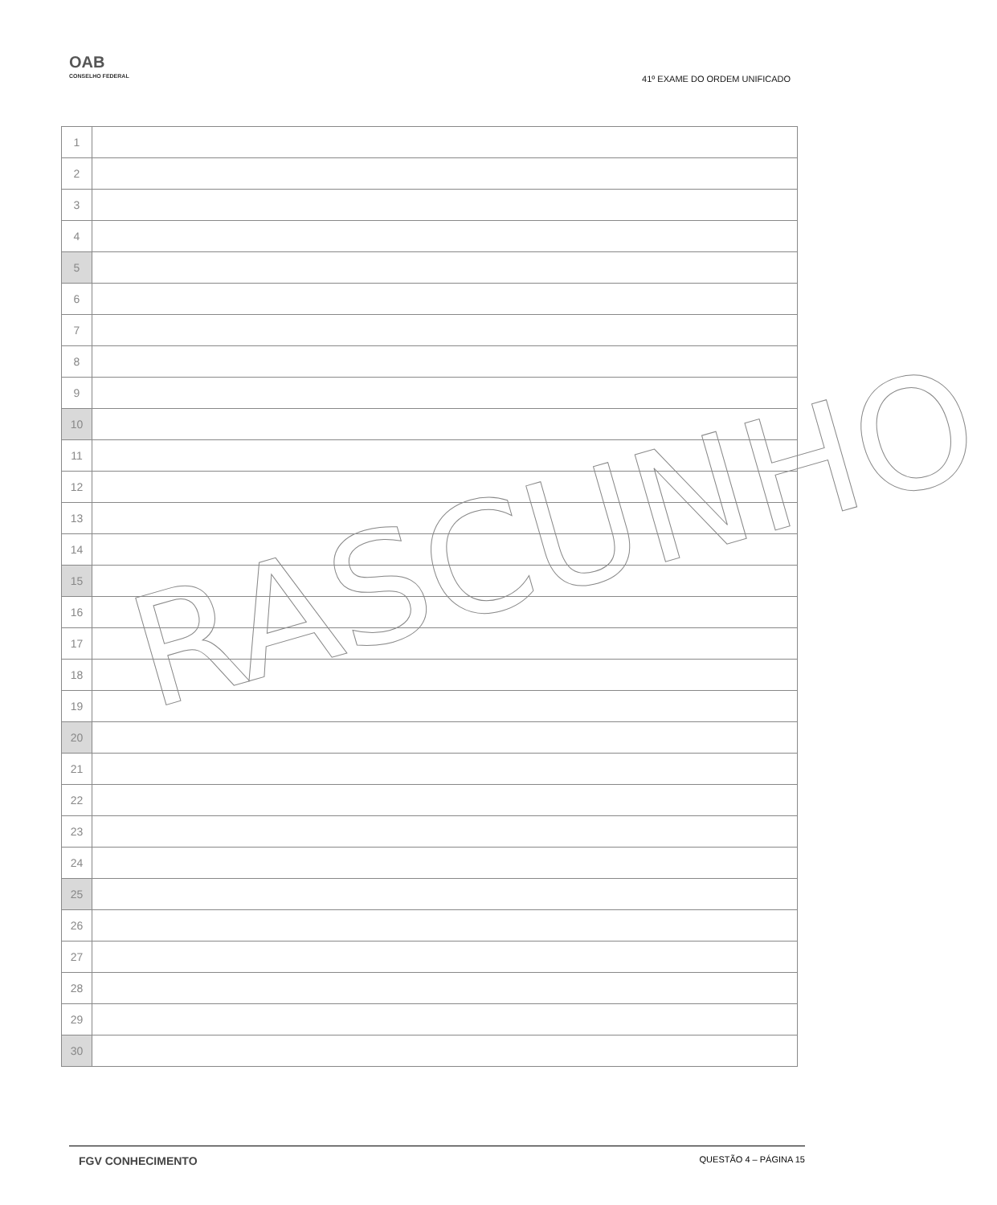OAB
CONSELHO FEDERAL
41º EXAME DO ORDEM UNIFICADO
| 1 | |
| 2 | |
| 3 | |
| 4 | |
| 5 | |
| 6 | |
| 7 | |
| 8 | |
| 9 | |
| 10 | |
| 11 | |
| 12 | |
| 13 | |
| 14 | |
| 15 | |
| 16 | |
| 17 | |
| 18 | |
| 19 | |
| 20 | |
| 21 | |
| 22 | |
| 23 | |
| 24 | |
| 25 | |
| 26 | |
| 27 | |
| 28 | |
| 29 | |
| 30 | |
RASCUNHO
FGV CONHECIMENTO QUESTÃO 4 – PÁGINA 15